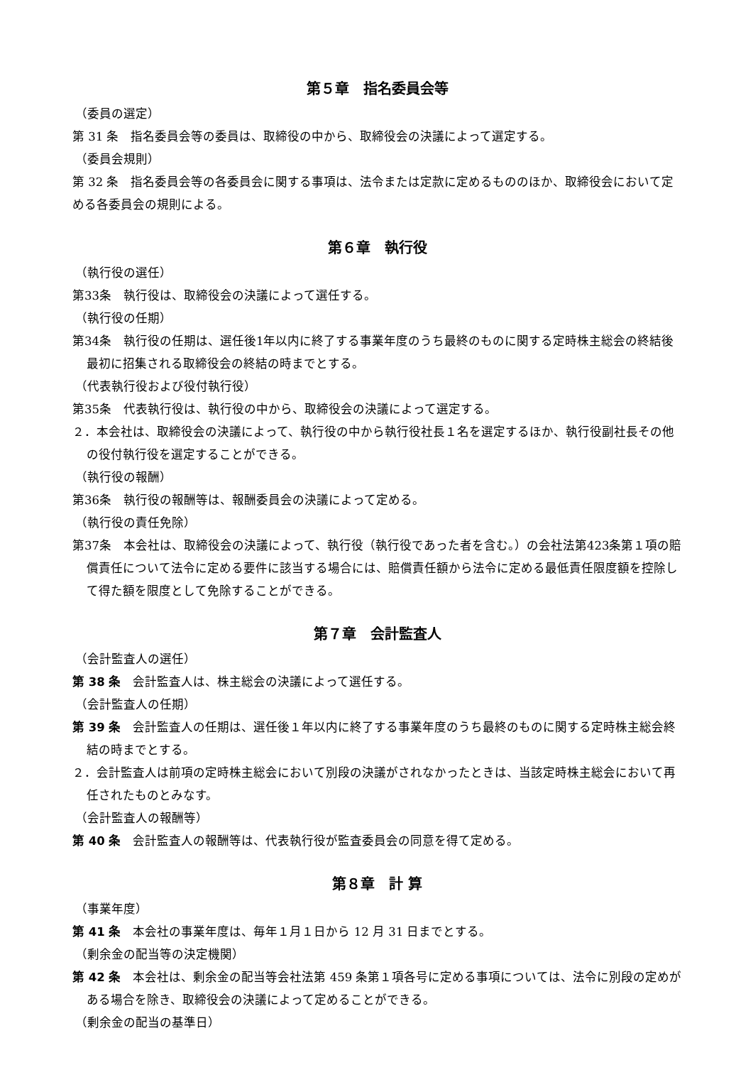第５章　指名委員会等
（委員の選定）
第 31 条　指名委員会等の委員は、取締役の中から、取締役会の決議によって選定する。
（委員会規則）
第 32 条　指名委員会等の各委員会に関する事項は、法令または定款に定めるもののほか、取締役会において定める各委員会の規則による。
第６章　執行役
（執行役の選任）
第33条　執行役は、取締役会の決議によって選任する。
（執行役の任期）
第34条　執行役の任期は、選任後1年以内に終了する事業年度のうち最終のものに関する定時株主総会の終結後最初に招集される取締役会の終結の時までとする。
（代表執行役および役付執行役）
第35条　代表執行役は、執行役の中から、取締役会の決議によって選定する。
２．本会社は、取締役会の決議によって、執行役の中から執行役社長１名を選定するほか、執行役副社長その他の役付執行役を選定することができる。
（執行役の報酬）
第36条　執行役の報酬等は、報酬委員会の決議によって定める。
（執行役の責任免除）
第37条　本会社は、取締役会の決議によって、執行役（執行役であった者を含む。）の会社法第423条第１項の賠償責任について法令に定める要件に該当する場合には、賠償責任額から法令に定める最低責任限度額を控除して得た額を限度として免除することができる。
第７章　会計監査人
（会計監査人の選任）
第 38 条　会計監査人は、株主総会の決議によって選任する。
（会計監査人の任期）
第 39 条　会計監査人の任期は、選任後１年以内に終了する事業年度のうち最終のものに関する定時株主総会終結の時までとする。
２．会計監査人は前項の定時株主総会において別段の決議がされなかったときは、当該定時株主総会において再任されたものとみなす。
（会計監査人の報酬等）
第 40 条　会計監査人の報酬等は、代表執行役が監査委員会の同意を得て定める。
第８章　計 算
（事業年度）
第 41 条　本会社の事業年度は、毎年１月１日から 12 月 31 日までとする。
（剰余金の配当等の決定機関）
第 42 条　本会社は、剰余金の配当等会社法第 459 条第１項各号に定める事項については、法令に別段の定めがある場合を除き、取締役会の決議によって定めることができる。
（剰余金の配当の基準日）